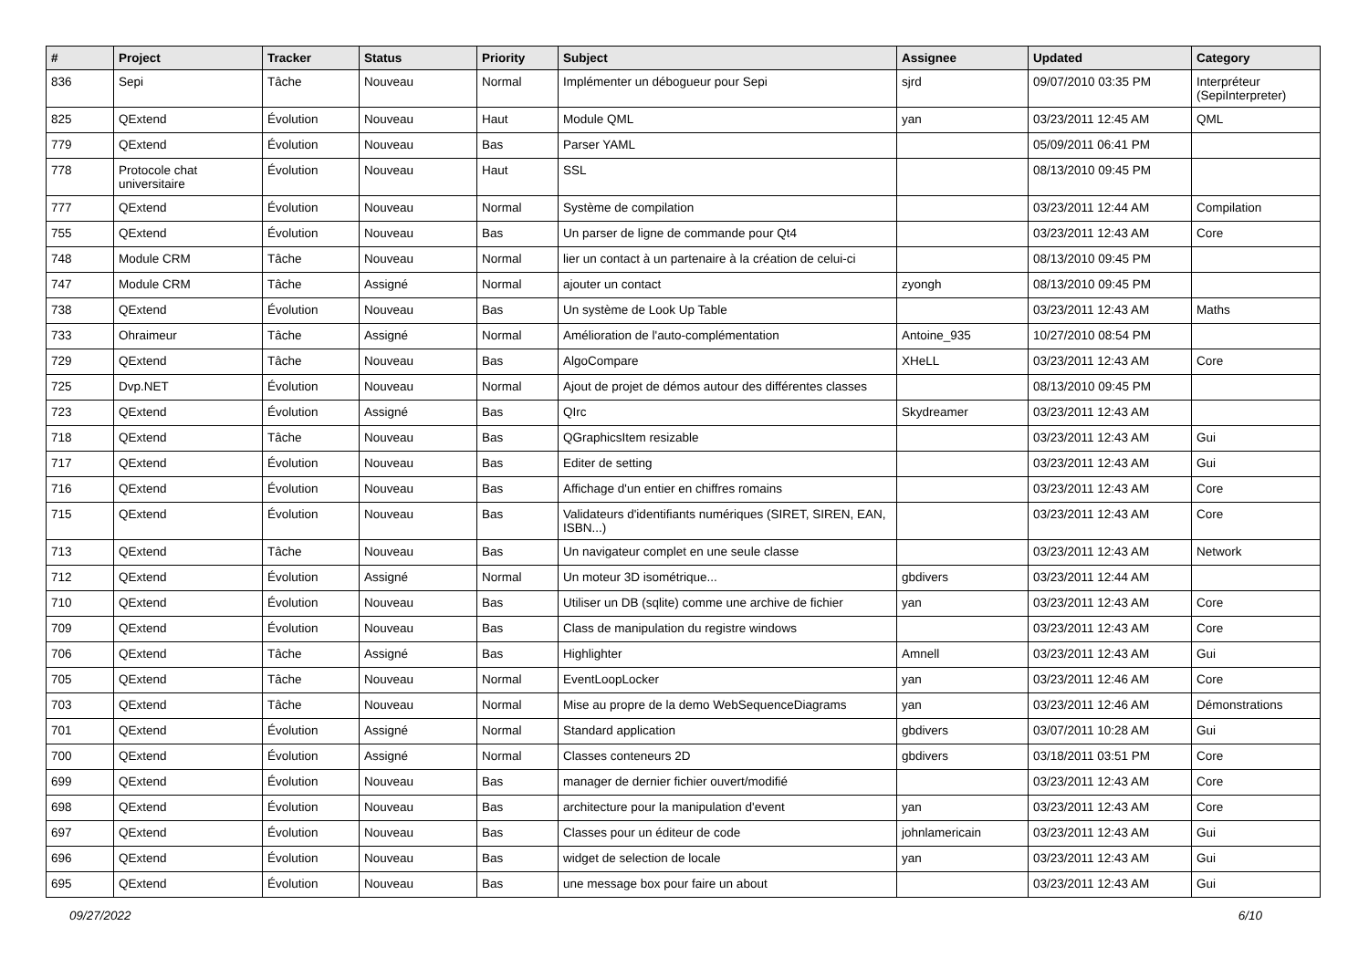| # | Project | Tracker | Status | Priority | Subject | Assignee | Updated | Category |
| --- | --- | --- | --- | --- | --- | --- | --- | --- |
| 836 | Sepi | Tâche | Nouveau | Normal | Implémenter un débogueur pour Sepi | sjrd | 09/07/2010 03:35 PM | Interpréteur (SepiInterpreter) |
| 825 | QExtend | Évolution | Nouveau | Haut | Module QML | yan | 03/23/2011 12:45 AM | QML |
| 779 | QExtend | Évolution | Nouveau | Bas | Parser YAML | | 05/09/2011 06:41 PM | |
| 778 | Protocole chat universitaire | Évolution | Nouveau | Haut | SSL | | 08/13/2010 09:45 PM | |
| 777 | QExtend | Évolution | Nouveau | Normal | Système de compilation | | 03/23/2011 12:44 AM | Compilation |
| 755 | QExtend | Évolution | Nouveau | Bas | Un parser de ligne de commande pour Qt4 | | 03/23/2011 12:43 AM | Core |
| 748 | Module CRM | Tâche | Nouveau | Normal | lier un contact à un partenaire à la création de celui-ci | | 08/13/2010 09:45 PM | |
| 747 | Module CRM | Tâche | Assigné | Normal | ajouter un contact | zyongh | 08/13/2010 09:45 PM | |
| 738 | QExtend | Évolution | Nouveau | Bas | Un système de Look Up Table | | 03/23/2011 12:43 AM | Maths |
| 733 | Ohraimeur | Tâche | Assigné | Normal | Amélioration de l'auto-complémentation | Antoine_935 | 10/27/2010 08:54 PM | |
| 729 | QExtend | Tâche | Nouveau | Bas | AlgoCompare | XHeLL | 03/23/2011 12:43 AM | Core |
| 725 | Dvp.NET | Évolution | Nouveau | Normal | Ajout de projet de démos autour des différentes classes | | 08/13/2010 09:45 PM | |
| 723 | QExtend | Évolution | Assigné | Bas | QIrc | Skydreamer | 03/23/2011 12:43 AM | |
| 718 | QExtend | Tâche | Nouveau | Bas | QGraphicsItem resizable | | 03/23/2011 12:43 AM | Gui |
| 717 | QExtend | Évolution | Nouveau | Bas | Editer de setting | | 03/23/2011 12:43 AM | Gui |
| 716 | QExtend | Évolution | Nouveau | Bas | Affichage d'un entier en chiffres romains | | 03/23/2011 12:43 AM | Core |
| 715 | QExtend | Évolution | Nouveau | Bas | Validateurs d'identifiants numériques (SIRET, SIREN, EAN, ISBN...) | | 03/23/2011 12:43 AM | Core |
| 713 | QExtend | Tâche | Nouveau | Bas | Un navigateur complet en une seule classe | | 03/23/2011 12:43 AM | Network |
| 712 | QExtend | Évolution | Assigné | Normal | Un moteur 3D isométrique... | gbdivers | 03/23/2011 12:44 AM | |
| 710 | QExtend | Évolution | Nouveau | Bas | Utiliser un DB (sqlite) comme une archive de fichier | yan | 03/23/2011 12:43 AM | Core |
| 709 | QExtend | Évolution | Nouveau | Bas | Class de manipulation du registre windows | | 03/23/2011 12:43 AM | Core |
| 706 | QExtend | Tâche | Assigné | Bas | Highlighter | Amnell | 03/23/2011 12:43 AM | Gui |
| 705 | QExtend | Tâche | Nouveau | Normal | EventLoopLocker | yan | 03/23/2011 12:46 AM | Core |
| 703 | QExtend | Tâche | Nouveau | Normal | Mise au propre de la demo WebSequenceDiagrams | yan | 03/23/2011 12:46 AM | Démonstrations |
| 701 | QExtend | Évolution | Assigné | Normal | Standard application | gbdivers | 03/07/2011 10:28 AM | Gui |
| 700 | QExtend | Évolution | Assigné | Normal | Classes conteneurs 2D | gbdivers | 03/18/2011 03:51 PM | Core |
| 699 | QExtend | Évolution | Nouveau | Bas | manager de dernier fichier ouvert/modifié | | 03/23/2011 12:43 AM | Core |
| 698 | QExtend | Évolution | Nouveau | Bas | architecture pour la manipulation d'event | yan | 03/23/2011 12:43 AM | Core |
| 697 | QExtend | Évolution | Nouveau | Bas | Classes pour un éditeur de code | johnlamericain | 03/23/2011 12:43 AM | Gui |
| 696 | QExtend | Évolution | Nouveau | Bas | widget de selection de locale | yan | 03/23/2011 12:43 AM | Gui |
| 695 | QExtend | Évolution | Nouveau | Bas | une message box pour faire un about | | 03/23/2011 12:43 AM | Gui |
09/27/2022 6/10